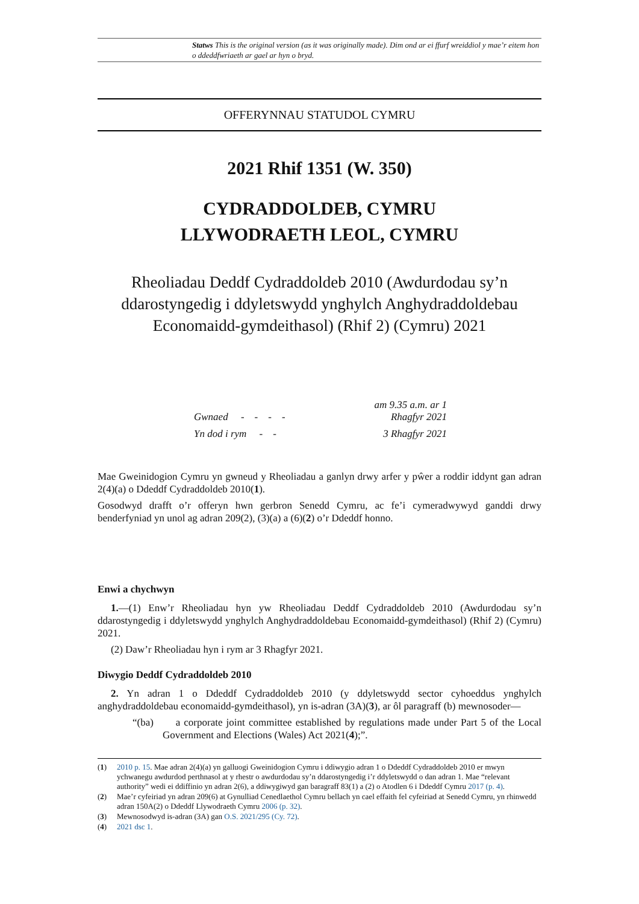Statws This is the original version (as it was originally made). Dim ond ar ei ffurf wreiddiol y mae’r eitem hon o ddeddfwriaeth ar gael ar hyn o bryd.
OFFERYNNAU STATUDOL CYMRU
2021 Rhif 1351 (W. 350)
CYDRADDOLDEB, CYMRU
LLYWODRAETH LEOL, CYMRU
Rheoliadau Deddf Cydraddoldeb 2010 (Awdurdodau sy’n ddarostyngedig i ddyletswydd ynghylch Anghydraddoldebau Economaidd-gymdeithasol) (Rhif 2) (Cymru) 2021
| Gwnaed - - - - | am 9.35 a.m. ar 1 Rhagfyr 2021 |
| Yn dod i rym - - | 3 Rhagfyr 2021 |
Mae Gweinidogion Cymru yn gwneud y Rheoliadau a ganlyn drwy arfer y pŵer a roddir iddynt gan adran 2(4)(a) o Ddeddf Cydraddoldeb 2010(1).
Gosodwyd drafft o’r offeryn hwn gerbron Senedd Cymru, ac fe’i cymeradwywyd ganddi drwy benderfyniad yn unol ag adran 209(2), (3)(a) a (6)(2) o’r Ddeddf honno.
Enwi a chychwyn
1.—(1) Enw’r Rheoliadau hyn yw Rheoliadau Deddf Cydraddoldeb 2010 (Awdurdodau sy’n ddarostyngedig i ddyletswydd ynghylch Anghydraddoldebau Economaidd-gymdeithasol) (Rhif 2) (Cymru) 2021.
(2) Daw’r Rheoliadau hyn i rym ar 3 Rhagfyr 2021.
Diwygio Deddf Cydraddoldeb 2010
2. Yn adran 1 o Ddeddf Cydraddoldeb 2010 (y ddyletswydd sector cyhoeddus ynghylch anghydraddoldebau economaidd-gymdeithasol), yn is-adran (3A)(3), ar ôl paragraff (b) mewnosoder—
“(ba) a corporate joint committee established by regulations made under Part 5 of the Local Government and Elections (Wales) Act 2021(4);”.
(1) 2010 p. 15. Mae adran 2(4)(a) yn galluogi Gweinidogion Cymru i ddiwygio adran 1 o Ddeddf Cydraddoldeb 2010 er mwyn ychwanegu awdurdod perthnasol at y rhestr o awdurdodau sy’n ddarostyngedig i’r ddyletswydd o dan adran 1. Mae “relevant authority” wedi ei ddiffinio yn adran 2(6), a ddiwygiwyd gan baragraff 83(1) a (2) o Atodlen 6 i Ddeddf Cymru 2017 (p. 4).
(2) Mae’r cyfeiriad yn adran 209(6) at Gynulliad Cenedlaethol Cymru bellach yn cael effaith fel cyfeiriad at Senedd Cymru, yn rhinwedd adran 150A(2) o Ddeddf Llywodraeth Cymru 2006 (p. 32).
(3) Mewnosodwyd is-adran (3A) gan O.S. 2021/295 (Cy. 72).
(4) 2021 dsc 1.